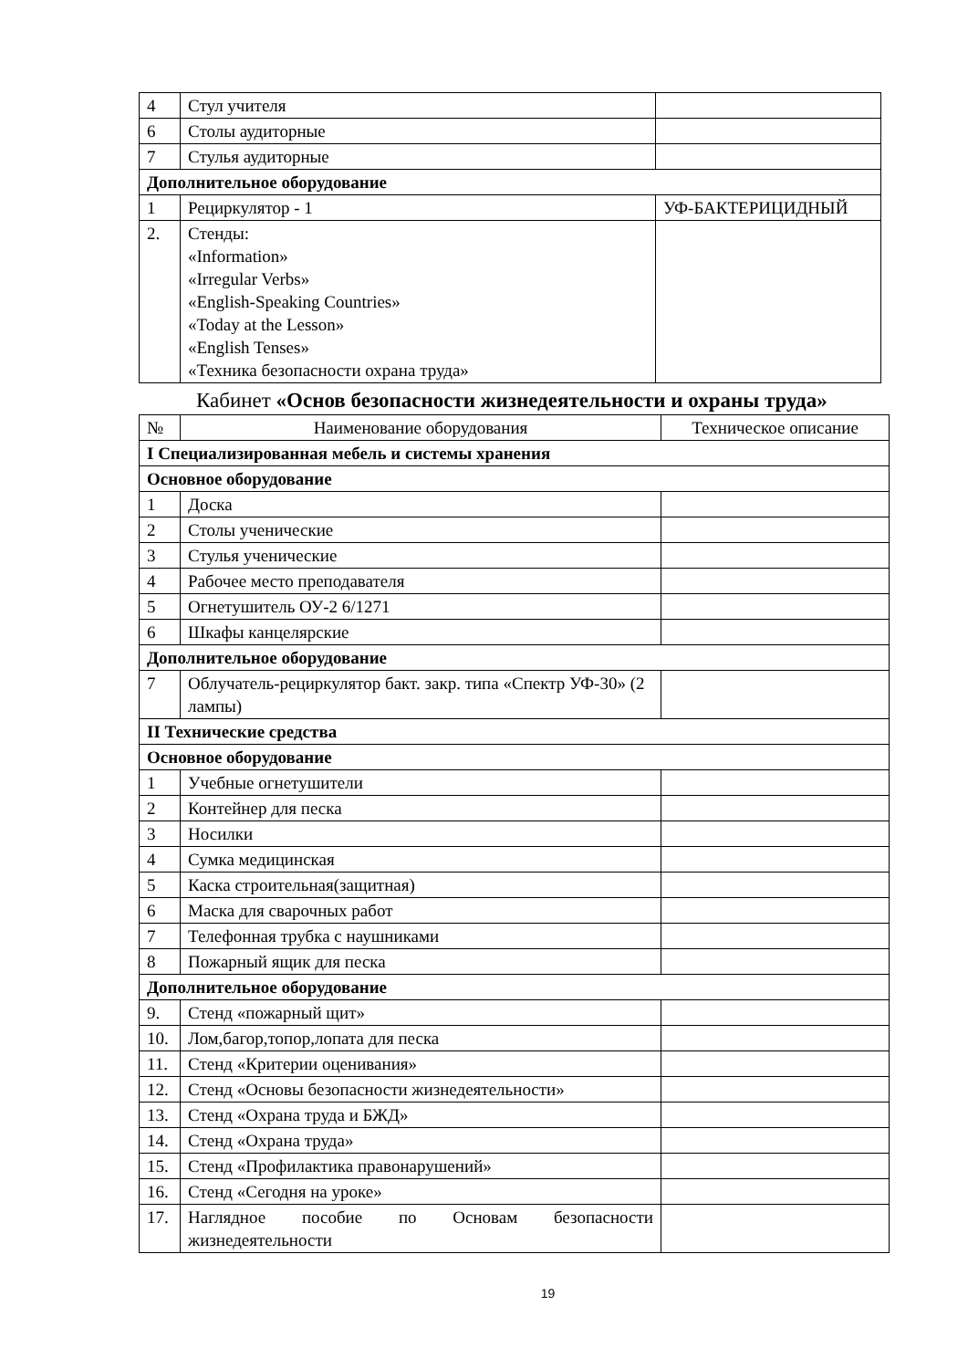| 4 | Стул учителя | |
| 6 | Столы аудиторные | |
| 7 | Стулья аудиторные | |
| Дополнительное оборудование | | |
| 1 | Рециркулятор - 1 | УФ-БАКТЕРИЦИДНЫЙ |
| 2. | Стенды: «Information» «Irregular Verbs» «English-Speaking Countries» «Today at the Lesson» «English Tenses» «Техника безопасности охрана труда» | |
Кабинет «Основ безопасности жизнедеятельности и охраны труда»
| № | Наименование оборудования | Техническое описание |
| --- | --- | --- |
| I Специализированная мебель и системы хранения | | |
| Основное оборудование | | |
| 1 | Доска | |
| 2 | Столы ученические | |
| 3 | Стулья ученические | |
| 4 | Рабочее место преподавателя | |
| 5 | Огнетушитель ОУ-2 6/1271 | |
| 6 | Шкафы канцелярские | |
| Дополнительное оборудование | | |
| 7 | Облучатель-рециркулятор бакт. закр. типа «Спектр УФ-30» (2 лампы) | |
| II Технические средства | | |
| Основное оборудование | | |
| 1 | Учебные огнетушители | |
| 2 | Контейнер для песка | |
| 3 | Носилки | |
| 4 | Сумка медицинская | |
| 5 | Каска строительная(защитная) | |
| 6 | Маска для сварочных работ | |
| 7 | Телефонная трубка с наушниками | |
| 8 | Пожарный ящик для песка | |
| Дополнительное оборудование | | |
| 9. | Стенд «пожарный щит» | |
| 10. | Лом,багор,топор,лопата для песка | |
| 11. | Стенд «Критерии оценивания» | |
| 12. | Стенд «Основы безопасности жизнедеятельности» | |
| 13. | Стенд «Охрана труда и БЖД» | |
| 14. | Стенд «Охрана труда» | |
| 15. | Стенд «Профилактика правонарушений» | |
| 16. | Стенд «Сегодня на уроке» | |
| 17. | Наглядное пособие по Основам безопасности жизнедеятельности | |
19